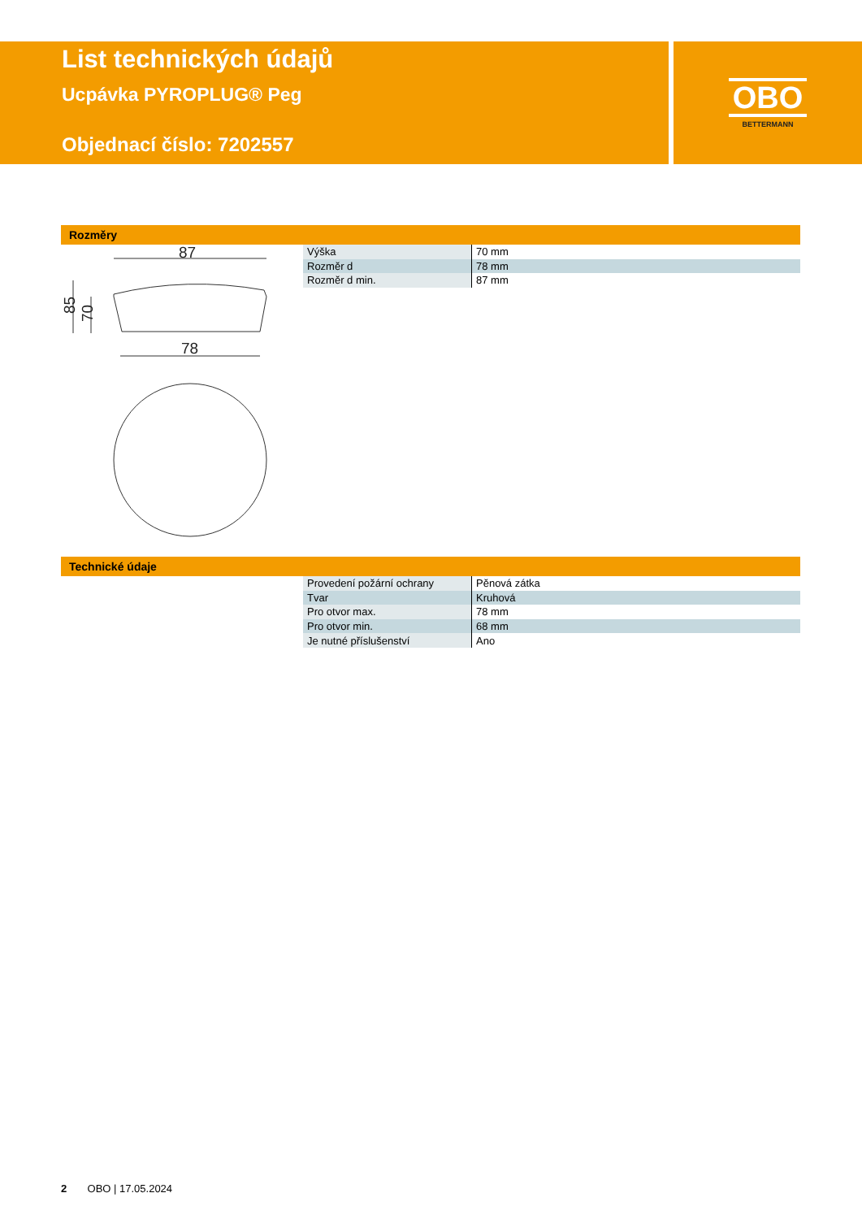List technických údajů
Ucpávka PYROPLUG® Peg
Objednací číslo: 7202557
OBO
BETTERMANN
Rozměry
87
78
85
70
| Výška | 70 mm |
| Rozměr d | 78 mm |
| Rozměr d min. | 87 mm |
Technické údaje
| Provedení požární ochrany | Pěnová zátka |
| Tvar | Kruhová |
| Pro otvor max. | 78 mm |
| Pro otvor min. | 68 mm |
| Je nutné příslušenství | Ano |
2 OBO | 17.05.2024